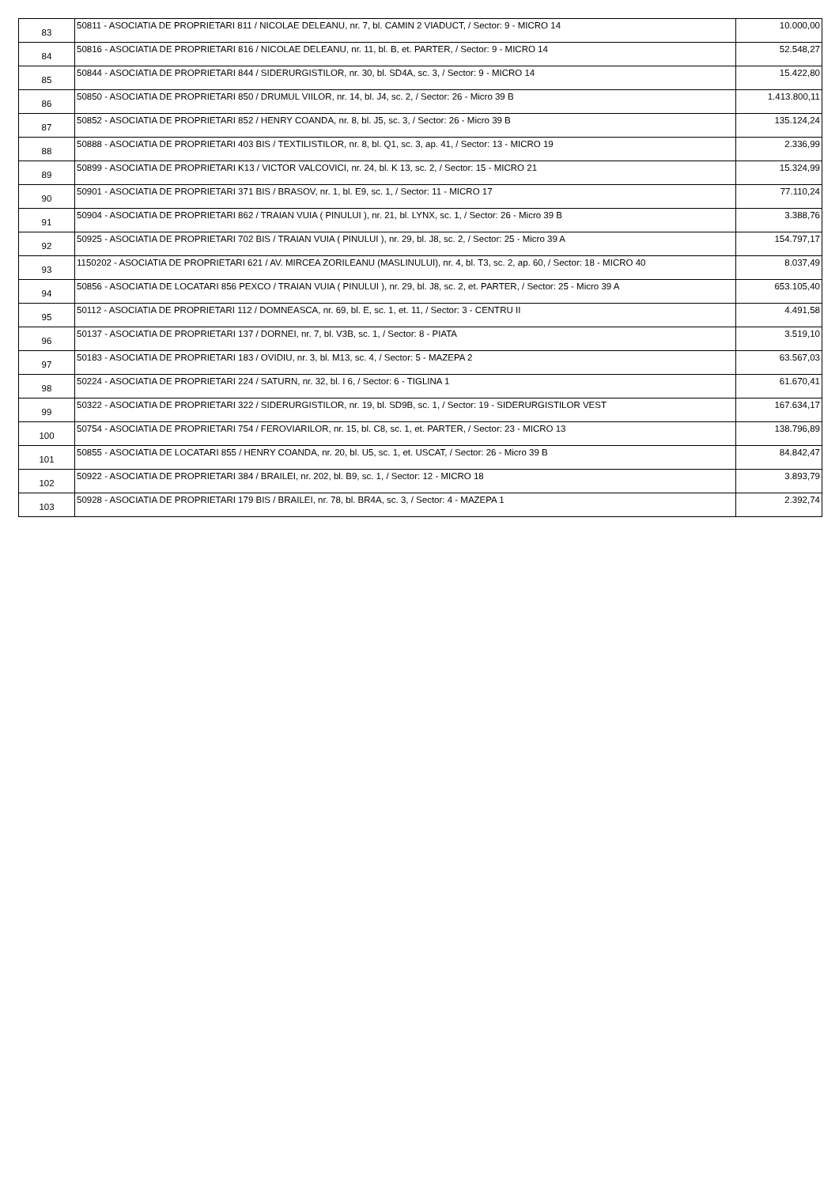| 83 | 50811 - ASOCIATIA DE PROPRIETARI 811 / NICOLAE DELEANU, nr. 7, bl. CAMIN 2 VIADUCT, / Sector: 9 - MICRO 14 | 10.000,00 |
| 84 | 50816 - ASOCIATIA DE PROPRIETARI 816 / NICOLAE DELEANU, nr. 11, bl. B, et. PARTER, / Sector: 9 - MICRO 14 | 52.548,27 |
| 85 | 50844 - ASOCIATIA DE PROPRIETARI 844 / SIDERURGISTILOR, nr. 30, bl. SD4A, sc. 3, / Sector: 9 - MICRO 14 | 15.422,80 |
| 86 | 50850 - ASOCIATIA DE PROPRIETARI 850 / DRUMUL VIILOR, nr. 14, bl. J4, sc. 2, / Sector: 26 - Micro 39 B | 1.413.800,11 |
| 87 | 50852 - ASOCIATIA DE PROPRIETARI 852 / HENRY COANDA, nr. 8, bl. J5, sc. 3, / Sector: 26 - Micro 39 B | 135.124,24 |
| 88 | 50888 - ASOCIATIA DE PROPRIETARI 403 BIS / TEXTILISTILOR, nr. 8, bl. Q1, sc. 3, ap. 41, / Sector: 13 - MICRO 19 | 2.336,99 |
| 89 | 50899 - ASOCIATIA DE PROPRIETARI K13 / VICTOR VALCOVICI, nr. 24, bl. K 13, sc. 2, / Sector: 15 - MICRO 21 | 15.324,99 |
| 90 | 50901 - ASOCIATIA DE PROPRIETARI 371 BIS / BRASOV, nr. 1, bl. E9, sc. 1, / Sector: 11 - MICRO 17 | 77.110,24 |
| 91 | 50904 - ASOCIATIA DE PROPRIETARI 862 / TRAIAN VUIA ( PINULUI ), nr. 21, bl. LYNX, sc. 1, / Sector: 26 - Micro 39 B | 3.388,76 |
| 92 | 50925 - ASOCIATIA DE PROPRIETARI 702 BIS / TRAIAN VUIA ( PINULUI ), nr. 29, bl. J8, sc. 2, / Sector: 25 - Micro 39 A | 154.797,17 |
| 93 | 1150202 - ASOCIATIA DE PROPRIETARI 621 / AV. MIRCEA ZORILEANU (MASLINULUI), nr. 4, bl. T3, sc. 2, ap. 60, / Sector: 18 - MICRO 40 | 8.037,49 |
| 94 | 50856 - ASOCIATIA DE LOCATARI 856 PEXCO / TRAIAN VUIA ( PINULUI ), nr. 29, bl. J8, sc. 2, et. PARTER, / Sector: 25 - Micro 39 A | 653.105,40 |
| 95 | 50112 - ASOCIATIA DE PROPRIETARI 112 / DOMNEASCA, nr. 69, bl. E, sc. 1, et. 11, / Sector: 3 - CENTRU II | 4.491,58 |
| 96 | 50137 - ASOCIATIA DE PROPRIETARI 137 / DORNEI, nr. 7, bl. V3B, sc. 1, / Sector: 8 - PIATA | 3.519,10 |
| 97 | 50183 - ASOCIATIA DE PROPRIETARI 183 / OVIDIU, nr. 3, bl. M13, sc. 4, / Sector: 5 - MAZEPA 2 | 63.567,03 |
| 98 | 50224 - ASOCIATIA DE PROPRIETARI 224 / SATURN, nr. 32, bl. I 6, / Sector: 6 - TIGLINA 1 | 61.670,41 |
| 99 | 50322 - ASOCIATIA DE PROPRIETARI 322 / SIDERURGISTILOR, nr. 19, bl. SD9B, sc. 1, / Sector: 19 - SIDERURGISTILOR VEST | 167.634,17 |
| 100 | 50754 - ASOCIATIA DE PROPRIETARI 754 / FEROVIARILOR, nr. 15, bl. C8, sc. 1, et. PARTER, / Sector: 23 - MICRO 13 | 138.796,89 |
| 101 | 50855 - ASOCIATIA DE LOCATARI 855 / HENRY COANDA, nr. 20, bl. U5, sc. 1, et. USCAT, / Sector: 26 - Micro 39 B | 84.842,47 |
| 102 | 50922 - ASOCIATIA DE PROPRIETARI 384 / BRAILEI, nr. 202, bl. B9, sc. 1, / Sector: 12 - MICRO 18 | 3.893,79 |
| 103 | 50928 - ASOCIATIA DE PROPRIETARI 179 BIS / BRAILEI, nr. 78, bl. BR4A, sc. 3, / Sector: 4 - MAZEPA 1 | 2.392,74 |